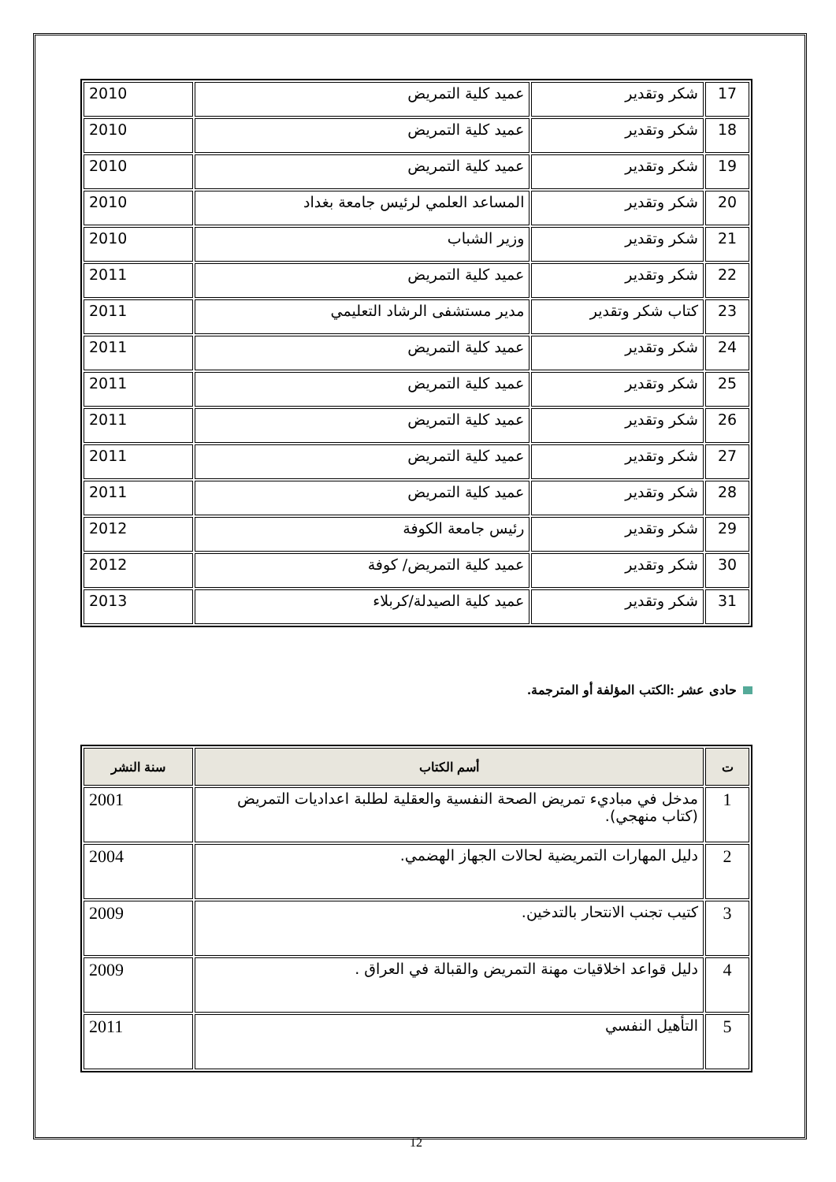| 17 | شكر وتقدير | عميد كلية التمريض | 2010 |
| 18 | شكر وتقدير | عميد كلية التمريض | 2010 |
| 19 | شكر وتقدير | عميد كلية التمريض | 2010 |
| 20 | شكر وتقدير | المساعد العلمي لرئيس جامعة بغداد | 2010 |
| 21 | شكر وتقدير | وزير الشباب | 2010 |
| 22 | شكر وتقدير | عميد كلية التمريض | 2011 |
| 23 | كتاب شكر وتقدير | مدير مستشفى الرشاد التعليمي | 2011 |
| 24 | شكر وتقدير | عميد كلية التمريض | 2011 |
| 25 | شكر وتقدير | عميد كلية التمريض | 2011 |
| 26 | شكر وتقدير | عميد كلية التمريض | 2011 |
| 27 | شكر وتقدير | عميد كلية التمريض | 2011 |
| 28 | شكر وتقدير | عميد كلية التمريض | 2011 |
| 29 | شكر وتقدير | رئيس جامعة الكوفة | 2012 |
| 30 | شكر وتقدير | عميد كلية التمريض/ كوفة | 2012 |
| 31 | شكر وتقدير | عميد كلية الصيدلة/كربلاء | 2013 |
حادى عشر :الكتب المؤلفة أو المترجمة.
| ت | أسم الكتاب | سنة النشر |
| --- | --- | --- |
| 1 | مدخل في مباديء تمريض الصحة النفسية والعقلية لطلبة اعداديات التمريض (كتاب منهجي). | 2001 |
| 2 | دليل المهارات التمريضية لحالات الجهاز الهضمي. | 2004 |
| 3 | كتيب تجنب الانتحار بالتدخين. | 2009 |
| 4 | دليل قواعد اخلاقيات مهنة التمريض والقبالة في العراق . | 2009 |
| 5 | التأهيل النفسي | 2011 |
12